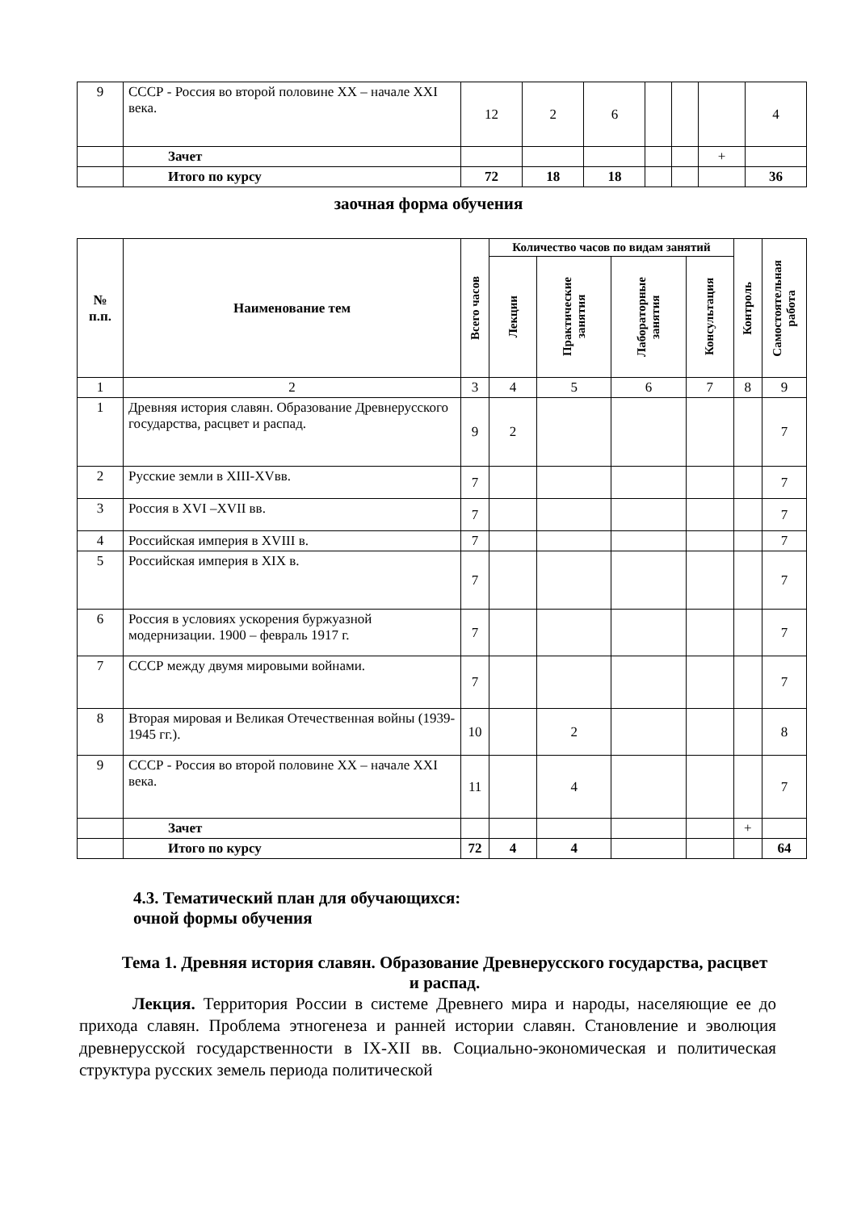| 9 | СССР - Россия во второй половине XX – начале XXI века. | 12 | 2 | 6 | | | | 4 |
| | Зачет | | | | | | + | |
| | Итого по курсу | 72 | 18 | 18 | | | | 36 |
заочная форма обучения
| № п.п. | Наименование тем | Всего часов | Количество часов по видам занятий | | | | Контроль | Самостоятельная работа |
| --- | --- | --- | --- | --- | --- | --- | --- | --- |
| | | | Лекции | Практические занятия | Лабораторные занятия | Консультация | | |
| 1 | 2 | 3 | 4 | 5 | 6 | 7 | 8 | 9 |
| 1 | Древняя история славян. Образование Древнерусского государства, расцвет и распад. | 9 | 2 | | | | | 7 |
| 2 | Русские земли в XIII-XVвв. | 7 | | | | | | 7 |
| 3 | Россия в XVI –XVII вв. | 7 | | | | | | 7 |
| 4 | Российская империя в XVIII в. | 7 | | | | | | 7 |
| 5 | Российская империя в XIX в. | 7 | | | | | | 7 |
| 6 | Россия в условиях ускорения буржуазной модернизации. 1900 – февраль 1917 г. | 7 | | | | | | 7 |
| 7 | СССР между двумя мировыми войнами. | 7 | | | | | | 7 |
| 8 | Вторая мировая и Великая Отечественная войны (1939-1945 гг.). | 10 | | 2 | | | | 8 |
| 9 | СССР - Россия во второй половине XX – начале XXI века. | 11 | | 4 | | | | 7 |
| | Зачет | | | | | | + | |
| | Итого по курсу | 72 | 4 | 4 | | | | 64 |
4.3. Тематический план для обучающихся:
очной формы обучения
Тема 1. Древняя история славян. Образование Древнерусского государства, расцвет и распад.
Лекция. Территория России в системе Древнего мира и народы, населяющие ее до прихода славян. Проблема этногенеза и ранней истории славян. Становление и эволюция древнерусской государственности в IX-XII вв. Социально-экономическая и политическая структура русских земель периода политической